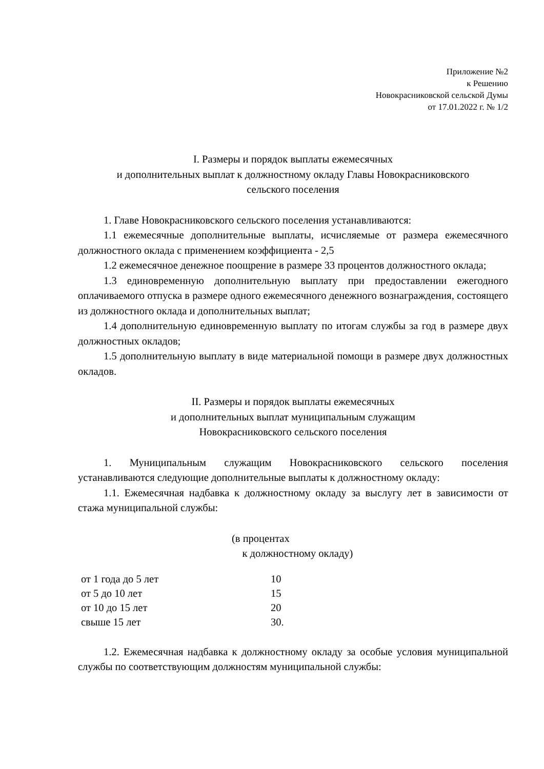Приложение №2
к Решению
Новокрасниковской сельской Думы
от 17.01.2022 г. № 1/2
I. Размеры и порядок выплаты ежемесячных
и дополнительных выплат к должностному окладу Главы Новокрасниковского
сельского поселения
1. Главе Новокрасниковского сельского поселения устанавливаются:
1.1 ежемесячные дополнительные выплаты, исчисляемые от размера ежемесячного должностного оклада с применением коэффициента - 2,5
1.2 ежемесячное денежное поощрение в размере 33 процентов должностного оклада;
1.3 единовременную дополнительную выплату при предоставлении ежегодного оплачиваемого отпуска в размере одного ежемесячного денежного вознаграждения, состоящего из должностного оклада и дополнительных выплат;
1.4 дополнительную единовременную выплату по итогам службы за год в размере двух должностных окладов;
1.5 дополнительную выплату в виде материальной помощи в размере двух должностных окладов.
II. Размеры и порядок выплаты ежемесячных
и дополнительных выплат муниципальным служащим
Новокрасниковского сельского поселения
1. Муниципальным служащим Новокрасниковского сельского поселения устанавливаются следующие дополнительные выплаты к должностному окладу:
1.1. Ежемесячная надбавка к должностному окладу за выслугу лет в зависимости от стажа муниципальной службы:
(в процентах
к должностному окладу)
| от 1 года до 5 лет | 10 |
| от 5 до 10 лет | 15 |
| от 10 до 15 лет | 20 |
| свыше 15 лет | 30. |
1.2. Ежемесячная надбавка к должностному окладу за особые условия муниципальной службы по соответствующим должностям муниципальной службы: